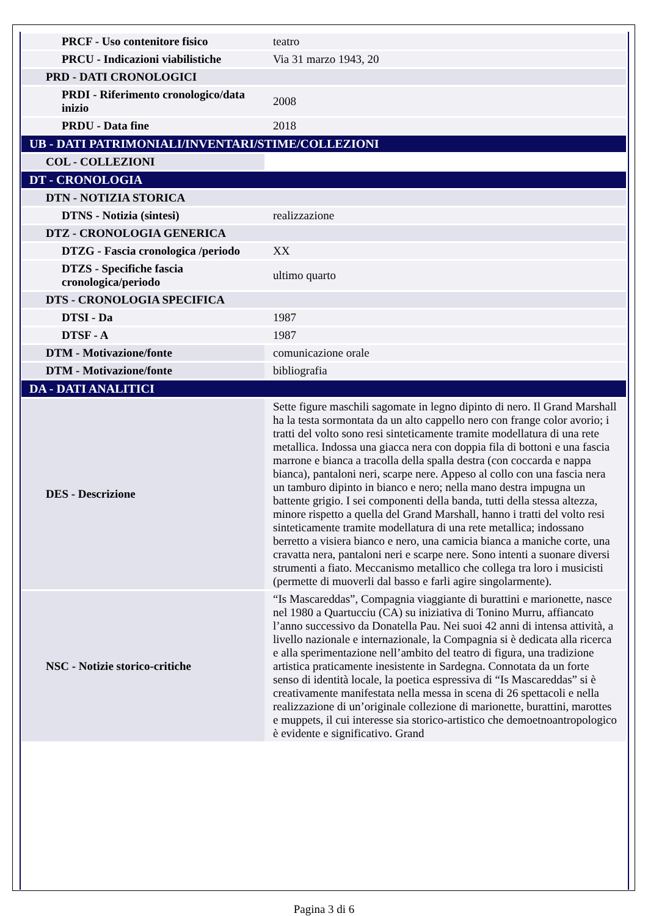| PRCF - Uso contenitore fisico | teatro |
| PRCU - Indicazioni viabilistiche | Via 31 marzo 1943, 20 |
| PRD - DATI CRONOLOGICI | |
| PRDI - Riferimento cronologico/data inizio | 2008 |
| PRDU - Data fine | 2018 |
| UB - DATI PATRIMONIALI/INVENTARI/STIME/COLLEZIONI | |
| COL - COLLEZIONI | |
| DT - CRONOLOGIA | |
| DTN - NOTIZIA STORICA | |
| DTNS - Notizia (sintesi) | realizzazione |
| DTZ - CRONOLOGIA GENERICA | |
| DTZG - Fascia cronologica /periodo | XX |
| DTZS - Specifiche fascia cronologica/periodo | ultimo quarto |
| DTS - CRONOLOGIA SPECIFICA | |
| DTSI - Da | 1987 |
| DTSF - A | 1987 |
| DTM - Motivazione/fonte | comunicazione orale |
| DTM - Motivazione/fonte | bibliografia |
| DA - DATI ANALITICI | |
| DES - Descrizione | Sette figure maschili sagomate in legno dipinto di nero. Il Grand Marshall ha la testa sormontata da un alto cappello nero con frange color avorio; i tratti del volto sono resi sinteticamente tramite modellatura di una rete metallica. Indossa una giacca nera con doppia fila di bottoni e una fascia marrone e bianca a tracolla della spalla destra (con coccarda e nappa bianca), pantaloni neri, scarpe nere. Appeso al collo con una fascia nera un tamburo dipinto in bianco e nero; nella mano destra impugna un battente grigio. I sei componenti della banda, tutti della stessa altezza, minore rispetto a quella del Grand Marshall, hanno i tratti del volto resi sinteticamente tramite modellatura di una rete metallica; indossano berretto a visiera bianco e nero, una camicia bianca a maniche corte, una cravatta nera, pantaloni neri e scarpe nere. Sono intenti a suonare diversi strumenti a fiato. Meccanismo metallico che collega tra loro i musicisti (permette di muoverli dal basso e farli agire singolarmente). |
| NSC - Notizie storico-critiche | “Is Mascareddas”, Compagnia viaggiante di burattini e marionette, nasce nel 1980 a Quartucciu (CA) su iniziativa di Tonino Murru, affiancato l’anno successivo da Donatella Pau. Nei suoi 42 anni di intensa attività, a livello nazionale e internazionale, la Compagnia si è dedicata alla ricerca e alla sperimentazione nell’ambito del teatro di figura, una tradizione artistica praticamente inesistente in Sardegna. Connotata da un forte senso di identità locale, la poetica espressiva di “Is Mascareddas” si è creativamente manifestata nella messa in scena di 26 spettacoli e nella realizzazione di un’originale collezione di marionette, burattini, marottes e muppets, il cui interesse sia storico-artistico che demoetnoantropologico è evidente e significativo. Grand |
Pagina 3 di 6